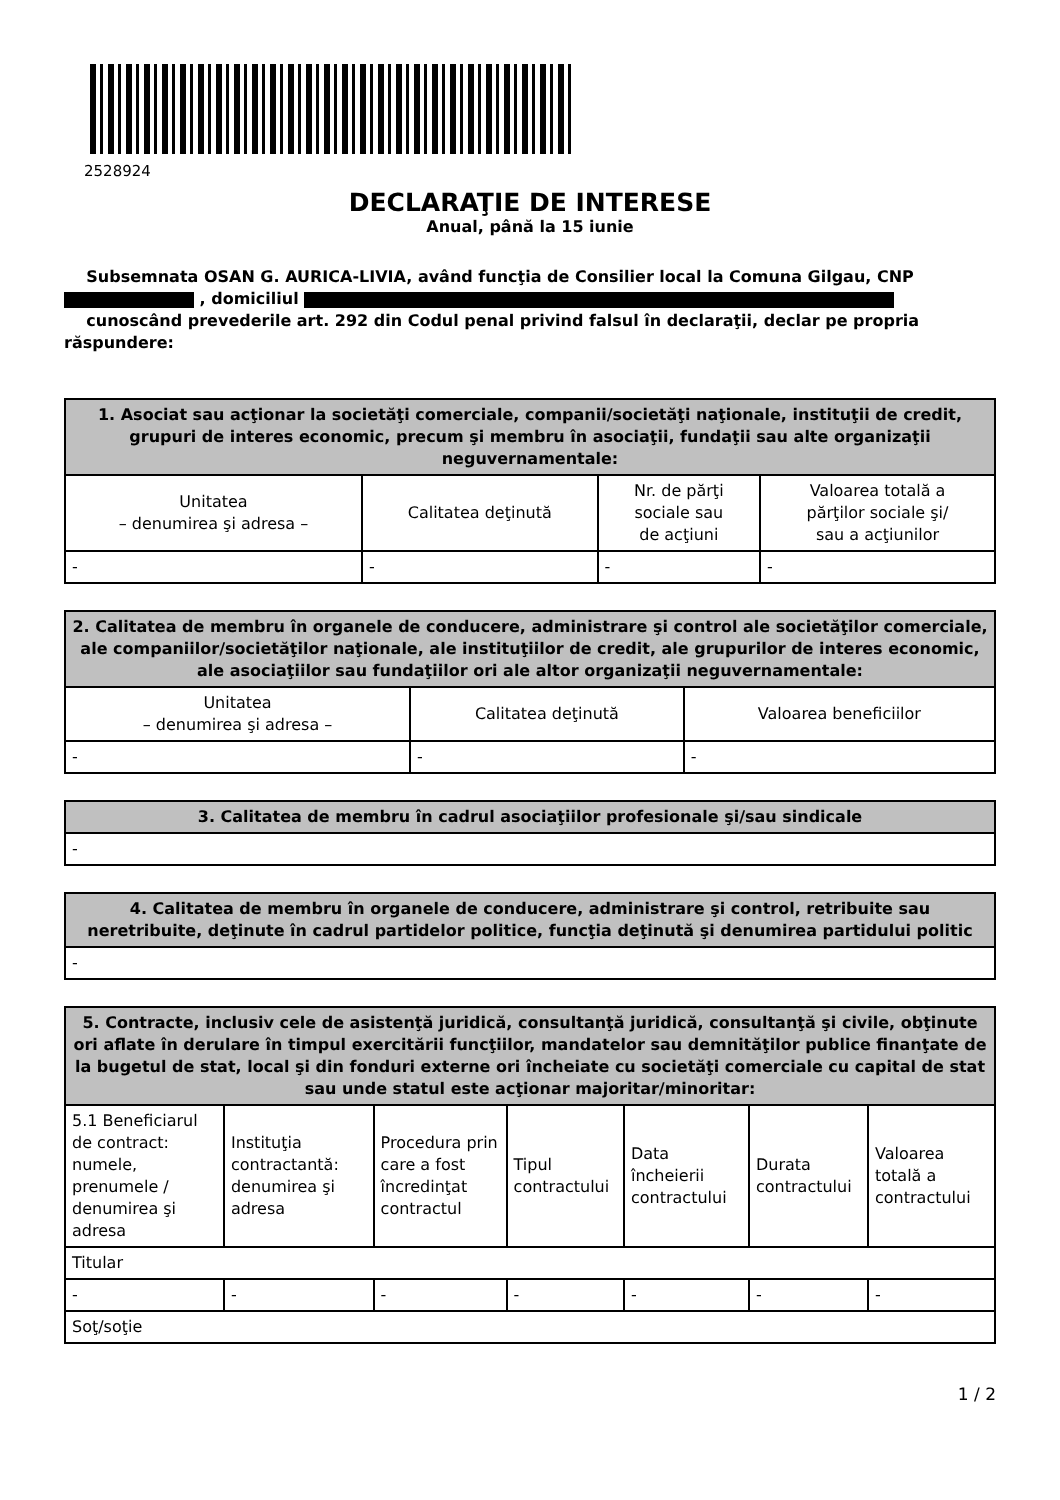2528924
DECLARAŢIE DE INTERESE
Anual, până la 15 iunie
Subsemnata OSAN G. AURICA-LIVIA, având funcţia de Consilier local la Comuna Gilgau, CNP
, domiciliul
cunoscând prevederile art. 292 din Codul penal privind falsul în declaraţii, declar pe propria răspundere:
| 1. Asociat sau acţionar la societăţi comerciale, companii/societăţi naţionale, instituţii de credit, grupuri de interes economic, precum şi membru în asociaţii, fundaţii sau alte organizaţii neguvernamentale: | | | |
| --- | --- | --- | --- |
| Unitatea – denumirea şi adresa – | Calitatea deţinută | Nr. de părţi sociale sau de acţiuni | Valoarea totală a părţilor sociale şi/ sau a acţiunilor |
| - | - | - | - |
| 2. Calitatea de membru în organele de conducere, administrare şi control ale societăţilor comerciale, ale companiilor/societăţilor naţionale, ale instituţiilor de credit, ale grupurilor de interes economic, ale asociaţiilor sau fundaţiilor ori ale altor organizaţii neguvernamentale: | | |
| --- | --- | --- |
| Unitatea – denumirea şi adresa – | Calitatea deţinută | Valoarea beneficiilor |
| - | - | - |
| 3. Calitatea de membru în cadrul asociaţiilor profesionale şi/sau sindicale |
| --- |
| - |
| 4. Calitatea de membru în organele de conducere, administrare şi control, retribuite sau neretribuite, deţinute în cadrul partidelor politice, funcţia deţinută şi denumirea partidului politic |
| --- |
| - |
| 5. Contracte, inclusiv cele de asistenţă juridică, consultanţă juridică, consultanţă şi civile, obţinute ori aflate în derulare în timpul exercitării funcţiilor, mandatelor sau demnităţilor publice finanţate de la bugetul de stat, local şi din fonduri externe ori încheiate cu societăţi comerciale cu capital de stat sau unde statul este acţionar majoritar/minoritar: | | | | | | |
| --- | --- | --- | --- | --- | --- | --- |
| 5.1 Beneficiarul de contract: numele, prenumele / denumirea şi adresa | Instituţia contractantă: denumirea şi adresa | Procedura prin care a fost încredinţat contractul | Tipul contractului | Data încheierii contractului | Durata contractului | Valoarea totală a contractului |
| Titular | | | | | | |
| - | - | - | - | - | - | - |
| Soţ/soţie | | | | | | |
1 / 2